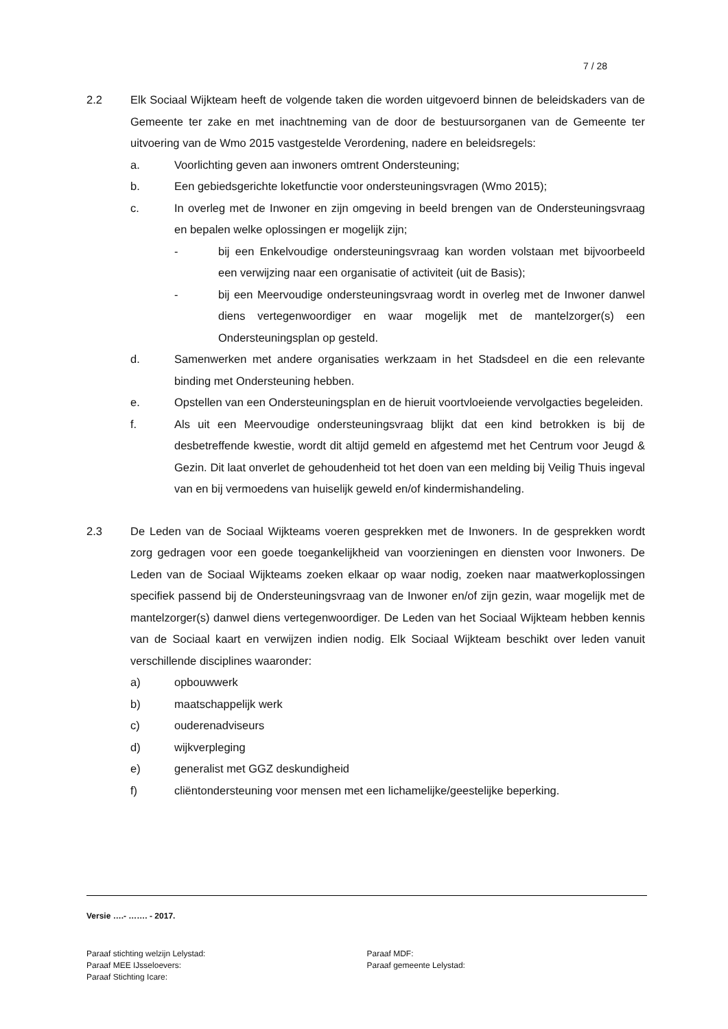7 / 28
2.2 Elk Sociaal Wijkteam heeft de volgende taken die worden uitgevoerd binnen de beleidskaders van de Gemeente ter zake en met inachtneming van de door de bestuursorganen van de Gemeente ter uitvoering van de Wmo 2015 vastgestelde Verordening, nadere en beleidsregels:
a. Voorlichting geven aan inwoners omtrent Ondersteuning;
b. Een gebiedsgerichte loketfunctie voor ondersteuningsvragen (Wmo 2015);
c. In overleg met de Inwoner en zijn omgeving in beeld brengen van de Ondersteuningsvraag en bepalen welke oplossingen er mogelijk zijn;
- bij een Enkelvoudige ondersteuningsvraag kan worden volstaan met bijvoorbeeld een verwijzing naar een organisatie of activiteit (uit de Basis);
- bij een Meervoudige ondersteuningsvraag wordt in overleg met de Inwoner danwel diens vertegenwoordiger en waar mogelijk met de mantelzorger(s) een Ondersteuningsplan op gesteld.
d. Samenwerken met andere organisaties werkzaam in het Stadsdeel en die een relevante binding met Ondersteuning hebben.
e. Opstellen van een Ondersteuningsplan en de hieruit voortvloeiende vervolgacties begeleiden.
f. Als uit een Meervoudige ondersteuningsvraag blijkt dat een kind betrokken is bij de desbetreffende kwestie, wordt dit altijd gemeld en afgestemd met het Centrum voor Jeugd & Gezin. Dit laat onverlet de gehoudenheid tot het doen van een melding bij Veilig Thuis ingeval van en bij vermoedens van huiselijk geweld en/of kindermishandeling.
2.3 De Leden van de Sociaal Wijkteams voeren gesprekken met de Inwoners. In de gesprekken wordt zorg gedragen voor een goede toegankelijkheid van voorzieningen en diensten voor Inwoners. De Leden van de Sociaal Wijkteams zoeken elkaar op waar nodig, zoeken naar maatwerkoplossingen specifiek passend bij de Ondersteuningsvraag van de Inwoner en/of zijn gezin, waar mogelijk met de mantelzorger(s) danwel diens vertegenwoordiger. De Leden van het Sociaal Wijkteam hebben kennis van de Sociaal kaart en verwijzen indien nodig. Elk Sociaal Wijkteam beschikt over leden vanuit verschillende disciplines waaronder:
a) opbouwwerk
b) maatschappelijk werk
c) ouderenadviseurs
d) wijkverpleging
e) generalist met GGZ deskundigheid
f) cliëntondersteuning voor mensen met een lichamelijke/geestelijke beperking.
Versie ….- ……. - 2017.
Paraaf stichting welzijn Lelystad:
Paraaf MEE IJsseloevers:
Paraaf Stichting Icare:
Paraaf MDF:
Paraaf gemeente Lelystad: